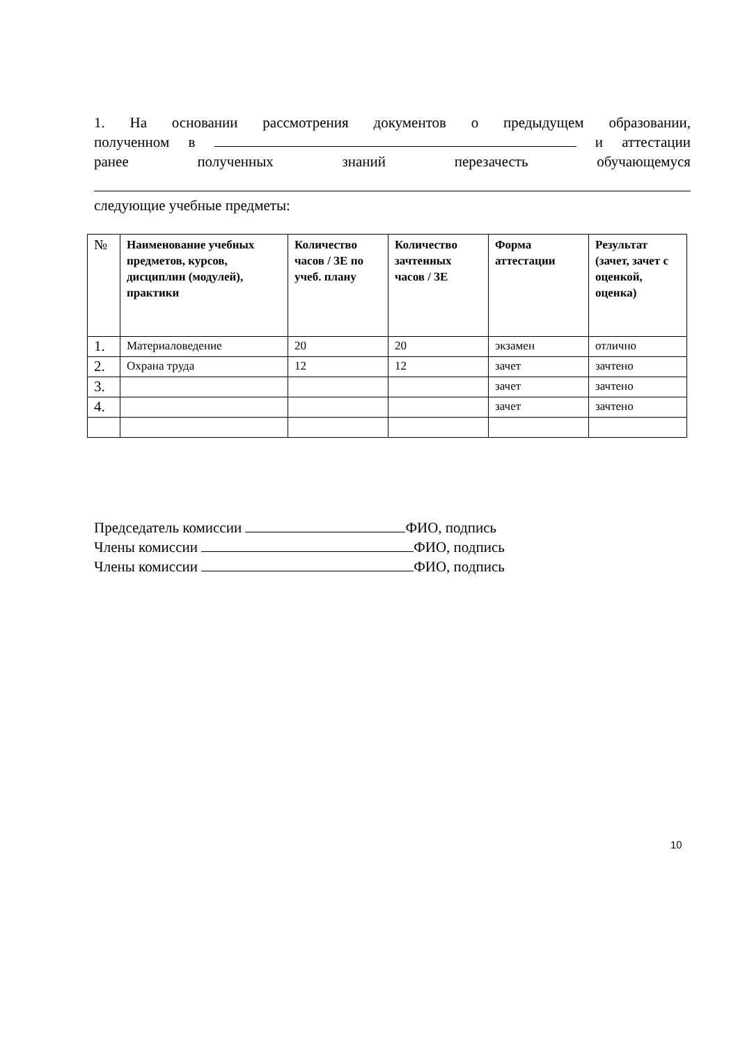1. На основании рассмотрения документов о предыдущем образовании,
полученном в и аттестации
ранее полученных знаний перезачесть обучающемуся
следующие учебные предметы:
| № | Наименование учебных предметов, курсов, дисциплин (модулей), практики | Количество часов / ЗЕ по учеб. плану | Количество зачтенных часов / ЗЕ | Форма аттестации | Результат (зачет, зачет с оценкой, оценка) |
| --- | --- | --- | --- | --- | --- |
| 1. | Материаловедение | 20 | 20 | экзамен | отлично |
| 2. | Охрана труда | 12 | 12 | зачет | зачтено |
| 3. | | | | зачет | зачтено |
| 4. | | | | зачет | зачтено |
Председатель комиссии ФИО, подпись
Члены комиссии ФИО, подпись
Члены комиссии ФИО, подпись
10